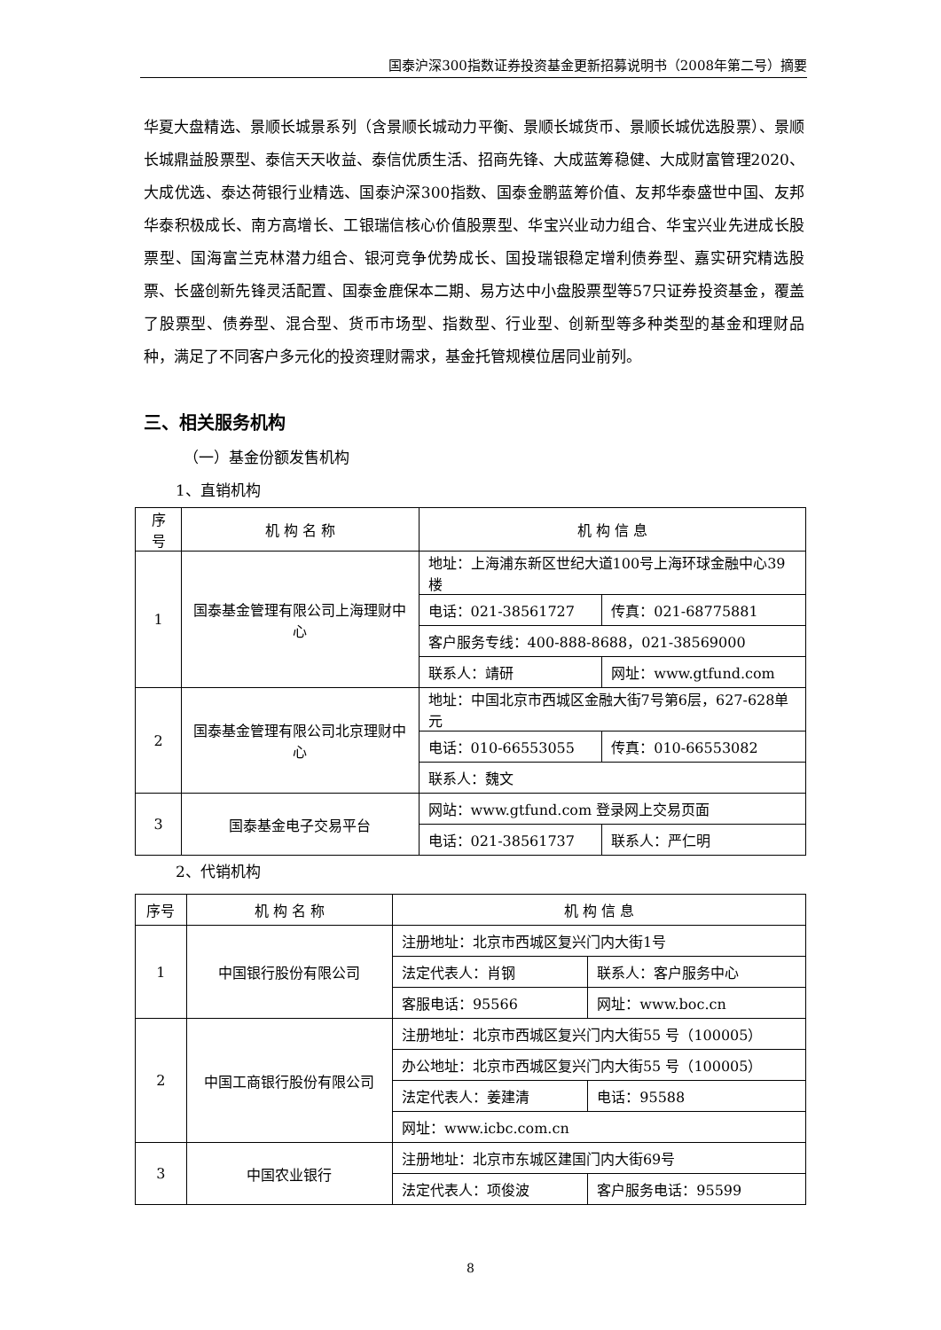国泰沪深300指数证券投资基金更新招募说明书（2008年第二号）摘要
华夏大盘精选、景顺长城景系列（含景顺长城动力平衡、景顺长城货币、景顺长城优选股票）、景顺长城鼎益股票型、泰信天天收益、泰信优质生活、招商先锋、大成蓝筹稳健、大成财富管理2020、大成优选、泰达荷银行业精选、国泰沪深300指数、国泰金鹏蓝筹价值、友邦华泰盛世中国、友邦华泰积极成长、南方高增长、工银瑞信核心价值股票型、华宝兴业动力组合、华宝兴业先进成长股票型、国海富兰克林潜力组合、银河竞争优势成长、国投瑞银稳定增利债券型、嘉实研究精选股票、长盛创新先锋灵活配置、国泰金鹿保本二期、易方达中小盘股票型等57只证券投资基金，覆盖了股票型、债券型、混合型、货币市场型、指数型、行业型、创新型等多种类型的基金和理财品种，满足了不同客户多元化的投资理财需求，基金托管规模位居同业前列。
三、相关服务机构
（一）基金份额发售机构
1、直销机构
| 序号 | 机 构 名 称 | 机 构 信 息 | |
| --- | --- | --- | --- |
| 1 | 国泰基金管理有限公司上海理财中心 | 地址：上海浦东新区世纪大道100号上海环球金融中心39楼 | |
| | | 电话：021-38561727 | 传真：021-68775881 |
| | | 客户服务专线：400-888-8688，021-38569000 | |
| | | 联系人：靖研 | 网址：www.gtfund.com |
| 2 | 国泰基金管理有限公司北京理财中心 | 地址：中国北京市西城区金融大街7号第6层，627-628单元 | |
| | | 电话：010-66553055 | 传真：010-66553082 |
| | | 联系人：魏文 | |
| 3 | 国泰基金电子交易平台 | 网站：www.gtfund.com 登录网上交易页面 | |
| | | 电话：021-38561737 | 联系人：严仁明 |
2、代销机构
| 序号 | 机 构 名 称 | 机 构 信 息 | |
| --- | --- | --- | --- |
| 1 | 中国银行股份有限公司 | 注册地址：北京市西城区复兴门内大街1号 | |
| | | 法定代表人：肖钢 | 联系人：客户服务中心 |
| | | 客服电话：95566 | 网址：www.boc.cn |
| 2 | 中国工商银行股份有限公司 | 注册地址：北京市西城区复兴门内大街55 号（100005） | |
| | | 办公地址：北京市西城区复兴门内大街55 号（100005） | |
| | | 法定代表人：姜建清 | 电话：95588 |
| | | 网址：www.icbc.com.cn | |
| 3 | 中国农业银行 | 注册地址：北京市东城区建国门内大街69号 | |
| | | 法定代表人：项俊波 | 客户服务电话：95599 |
8